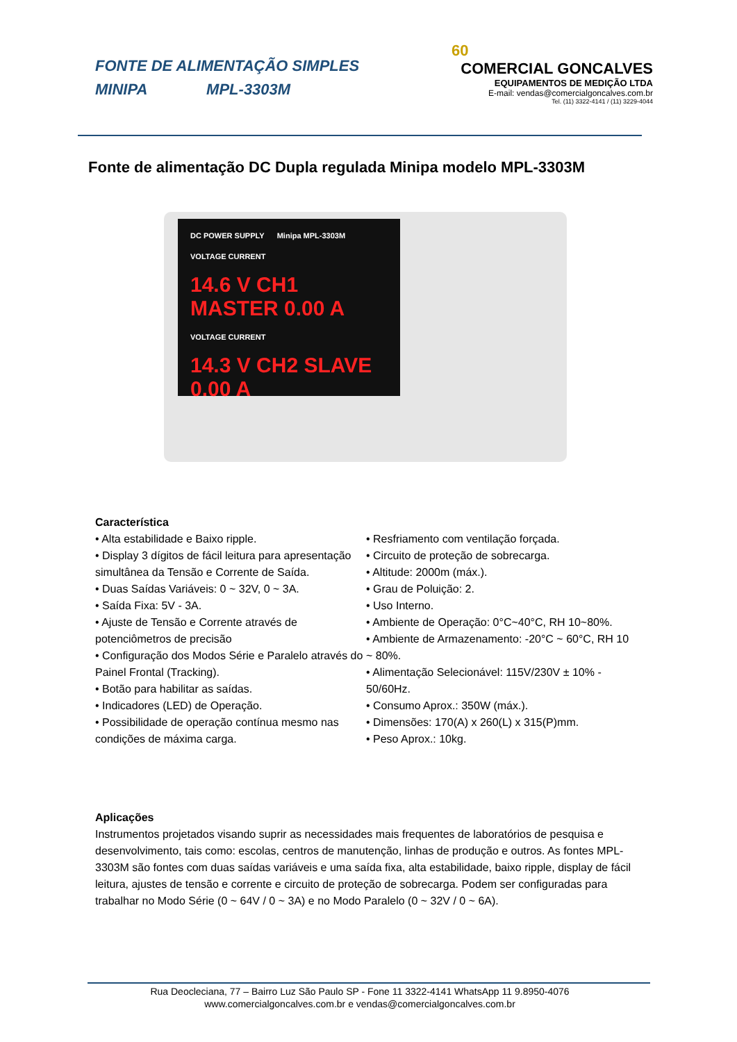FONTE DE ALIMENTAÇÃO SIMPLES
MINIPA MPL-3303M
60
COMERCIAL GONCALVES
EQUIPAMENTOS DE MEDIÇÃO LTDA
E-mail: vendas@comercialgoncalves.com.br
Tel. (11) 3322-4141 / (11) 3229-4044
Fonte de alimentação DC Dupla regulada Minipa modelo MPL-3303M
DC POWER SUPPLY Minipa MPL-3303M
VOLTAGE CURRENT
14.6 V CH1 MASTER 0.00 A
VOLTAGE CURRENT
14.3 V CH2 SLAVE 0.00 A
Característica
• Alta estabilidade e Baixo ripple.
• Display 3 dígitos de fácil leitura para apresentação simultânea da Tensão e Corrente de Saída.
• Duas Saídas Variáveis: 0 ~ 32V, 0 ~ 3A.
• Saída Fixa: 5V - 3A.
• Ajuste de Tensão e Corrente através de potenciômetros de precisão
• Configuração dos Modos Série e Paralelo através do Painel Frontal (Tracking).
• Botão para habilitar as saídas.
• Indicadores (LED) de Operação.
• Possibilidade de operação contínua mesmo nas condições de máxima carga.
• Resfriamento com ventilação forçada.
• Circuito de proteção de sobrecarga.
• Altitude: 2000m (máx.).
• Grau de Poluição: 2.
• Uso Interno.
• Ambiente de Operação: 0°C~40°C, RH 10~80%.
• Ambiente de Armazenamento: -20°C ~ 60°C, RH 10 ~ 80%.
• Alimentação Selecionável: 115V/230V ± 10% - 50/60Hz.
• Consumo Aprox.: 350W (máx.).
• Dimensões: 170(A) x 260(L) x 315(P)mm.
• Peso Aprox.: 10kg.
Aplicações
Instrumentos projetados visando suprir as necessidades mais frequentes de laboratórios de pesquisa e desenvolvimento, tais como: escolas, centros de manutenção, linhas de produção e outros. As fontes MPL-3303M são fontes com duas saídas variáveis e uma saída fixa, alta estabilidade, baixo ripple, display de fácil leitura, ajustes de tensão e corrente e circuito de proteção de sobrecarga. Podem ser configuradas para trabalhar no Modo Série (0 ~ 64V / 0 ~ 3A) e no Modo Paralelo (0 ~ 32V / 0 ~ 6A).
Rua Deocleciana, 77 – Bairro Luz São Paulo SP - Fone 11 3322-4141 WhatsApp 11 9.8950-4076
www.comercialgoncalves.com.br e vendas@comercialgoncalves.com.br